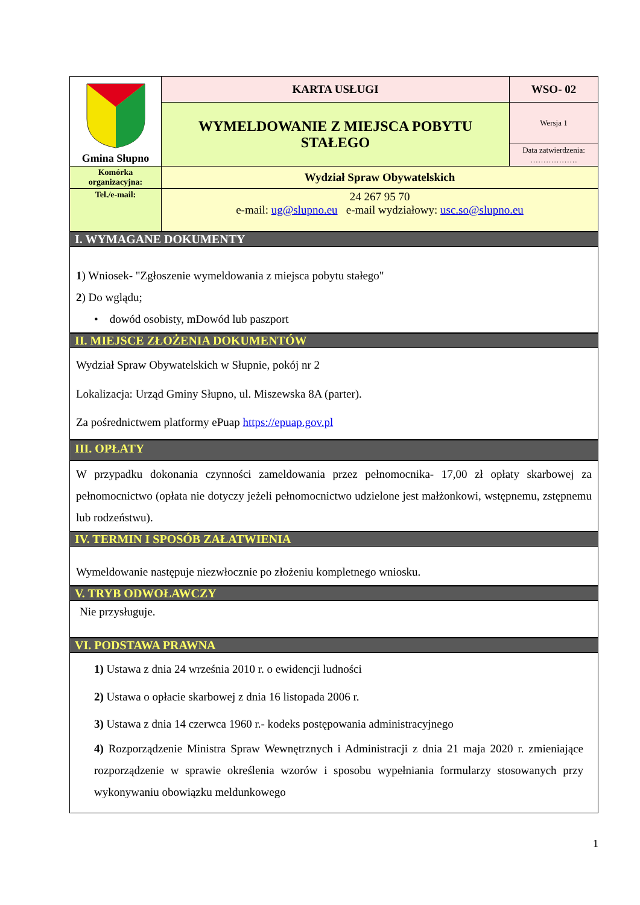| Gmina Słupno | KARTA USŁUGI | WSO- 02 |
| | WYMELDOWANIE Z MIEJSCA POBYTU STAŁEGO | Wersja 1 |
| | | Data zatwierdzenia: ……………… |
| Komórka organizacyjna: | Wydział Spraw Obywatelskich | |
| Tel./e-mail: | 24 267 95 70 e-mail: ug@slupno.eu e-mail wydziałowy: usc.so@slupno.eu | |
I. WYMAGANE DOKUMENTY
1) Wniosek- "Zgłoszenie wymeldowania z miejsca pobytu stałego"
2) Do wglądu;
• dowód osobisty, mDowód lub paszport
II. MIEJSCE ZŁOŻENIA DOKUMENTÓW
Wydział Spraw Obywatelskich w Słupnie, pokój nr 2
Lokalizacja: Urząd Gminy Słupno, ul. Miszewska 8A (parter).
Za pośrednictwem platformy ePuap https://epuap.gov.pl
III. OPŁATY
W przypadku dokonania czynności zameldowania przez pełnomocnika- 17,00 zł opłaty skarbowej za pełnomocnictwo (opłata nie dotyczy jeżeli pełnomocnictwo udzielone jest małżonkowi, wstępnemu, zstępnemu lub rodzeństwu).
IV. TERMIN I SPOSÓB ZAŁATWIENIA
Wymeldowanie następuje niezwłocznie po złożeniu kompletnego wniosku.
V. TRYB ODWOŁAWCZY
Nie przysługuje.
VI. PODSTAWA PRAWNA
1) Ustawa z dnia 24 września 2010 r. o ewidencji ludności
2) Ustawa o opłacie skarbowej z dnia 16 listopada 2006 r.
3) Ustawa z dnia 14 czerwca 1960 r.- kodeks postępowania administracyjnego
4) Rozporządzenie Ministra Spraw Wewnętrznych i Administracji z dnia 21 maja 2020 r. zmieniające rozporządzenie w sprawie określenia wzorów i sposobu wypełniania formularzy stosowanych przy wykonywaniu obowiązku meldunkowego
1